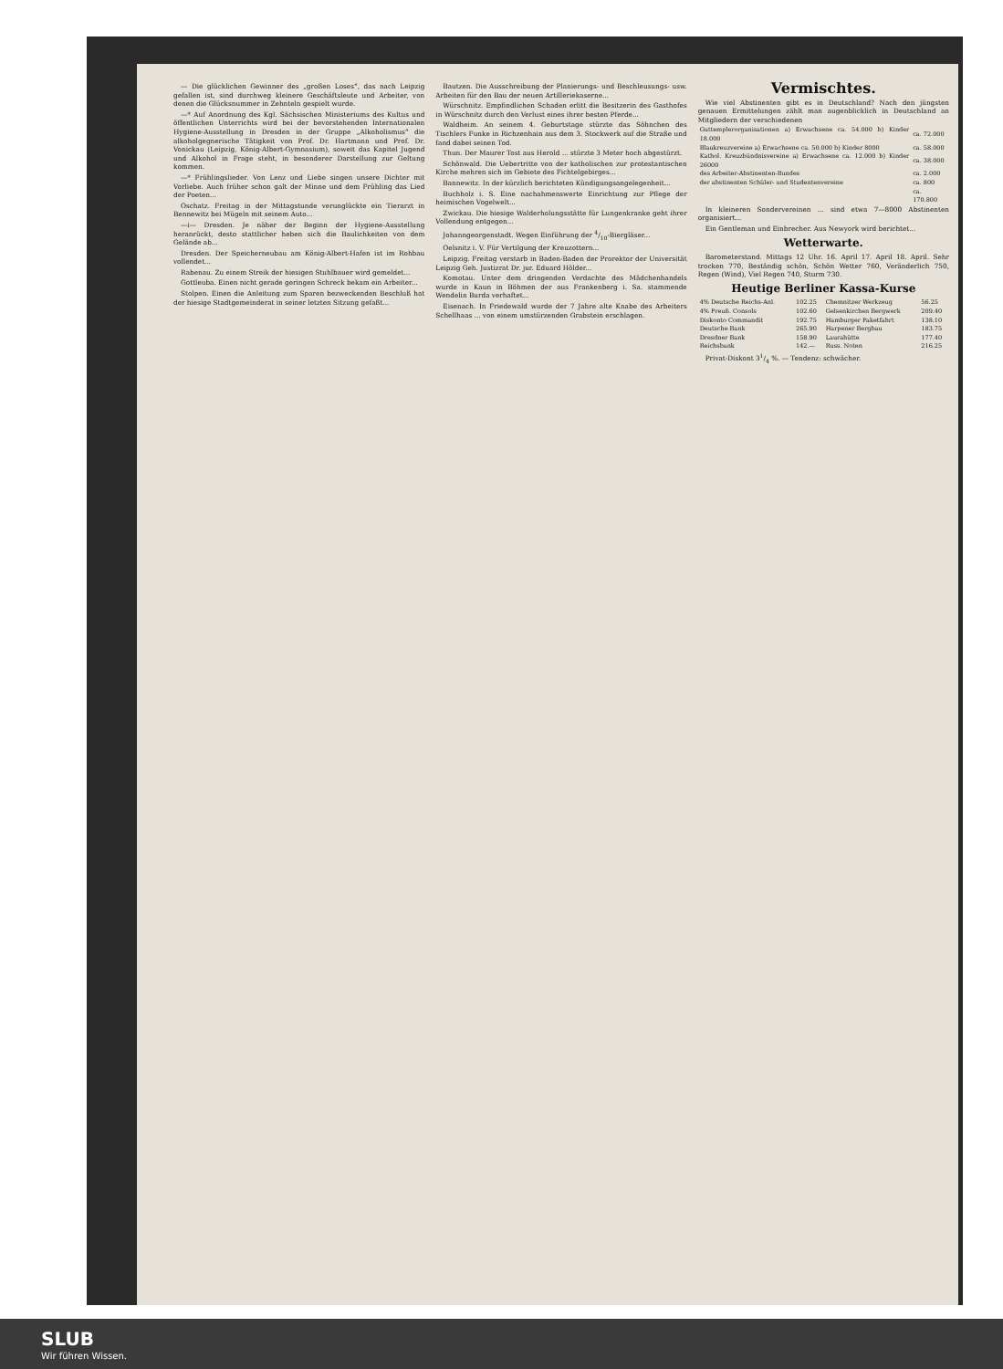— Die glücklichen Gewinner des „großen Loses“, das nach Leipzig gefallen ist, sind durchweg kleinere Geschäftsleute und Arbeiter, von denen die Glücksnummer in Zehnteln gespielt wurde.
—* Auf Anordnung des Kgl. Sächsischen Ministeriums des Kultus und öffentlichen Unterrichts wird bei der bevorstehenden Internationalen Hygiene-Ausstellung in Dresden in der Gruppe „Alkoholismus“ die alkoholgegnerische Tätigkeit von Prof. Dr. Hartmann und Prof. Dr. Vonickau (Leipzig, König-Albert-Gymnasium), soweit das Kapitel Jugend und Alkohol in Frage steht, in besonderer Darstellung zur Geltung kommen.
—* Frühlingslieder. Von Lenz und Liebe singen unsere Dichter mit Vorliebe. Auch früher schon galt der Minne und dem Frühling das Lied der Poeten...
Oschatz. Freitag in der Mittagstunde verunglückte ein Tierarzt in Bennewitz bei Mügeln mit seinem Auto...
—i— Dresden. Je näher der Beginn der Hygiene-Ausstellung heranrückt, desto stattlicher heben sich die Baulichkeiten von dem Gelände ab...
Dresden. Der Speicherneubau am König-Albert-Hafen ist im Rohbau vollendet...
Rabenau. Zu einem Streik der hiesigen Stuhlbauer wird gemeldet...
Gottleuba. Einen nicht gerade geringen Schreck bekam ein Arbeiter...
Stolpen. Einen die Anleitung zum Sparen bezweckenden Beschluß hat der hiesige Stadtgemeinderat in seiner letzten Sitzung gefaßt...
Bautzen. Die Ausschreibung der Planierungs- und Beschleusungs- usw. Arbeiten für den Bau der neuen Artilleriekaserne...
Würschnitz. Empfindlichen Schaden erlitt die Besitzerin des Gasthofes in Würschnitz durch den Verlust eines ihrer besten Pferde...
Waldheim. An seinem 4. Geburtstage stürzte das Söhnchen des Tischlers Funke in Richzenhain aus dem 3. Stockwerk auf die Straße und fand dabei seinen Tod.
Thun. Der Maurer Tost aus Herold ... stürzte 3 Meter hoch abgestürzt.
Schönwald. Die Uebertritte von der katholischen zur protestantischen Kirche mehren sich im Gebiete des Fichtelgebirges...
Bannewitz. In der kürzlich berichteten Kündigungsangelegenheit...
Buchholz i. S. Eine nachahmenswerte Einrichtung zur Pflege der heimischen Vogelwelt...
Zwickau. Die hiesige Walderholungsstätte für Lungenkranke geht ihrer Vollendung entgegen...
Johanngeorgenstadt. Wegen Einführung der 4/10-Biergläser...
Oelsnitz i. V. Für Vertilgung der Kreuzottern...
Leipzig. Freitag verstarb in Baden-Baden der Prorektor der Universität Leipzig Geh. Justizrat Dr. jur. Eduard Hölder...
Komotau. Unter dem dringenden Verdachte des Mädchenhandels wurde in Kaun in Böhmen der aus Frankenberg i. Sa. stammende Wendelin Burda verhaftet...
Eisenach. In Friedewald wurde der 7 Jahre alte Knabe des Arbeiters Schellhaas ... von einem umstürzenden Grabstein erschlagen.
Vermischtes.
Wie viel Abstinenten gibt es in Deutschland? Nach den jüngsten genauen Ermittelungen zählt man augenblicklich in Deutschland an Mitgliedern der verschiedenen
| Guttemplerorganisationen a) Erwachsene ca. 54.000 b) Kinder 18.000 | ca. 72.000 |
| Blaukreuzvereine a) Erwachsene ca. 50.000 b) Kinder 8000 | ca. 58.000 |
| Kathol. Kreuzbündnisvereine a) Erwachsene ca. 12.000 b) Kinder 26000 | ca. 38.000 |
| des Arbeiter-Abstinenten-Bundes | ca. 2.000 |
| der abstinenten Schüler- und Studentenvereine | ca. 800 |
| | ca. 170.800 |
In kleineren Sondervereinen ... sind etwa 7—8000 Abstinenten organisiert...
Ein Gentleman und Einbrecher. Aus Newyork wird berichtet...
Wetterwarte.
Barometerstand. Mittags 12 Uhr. 16. April 17. April 18. April. Sehr trocken 770, Beständig schön, Schön Wetter 760, Veränderlich 750, Regen (Wind), Viel Regen 740, Sturm 730.
Heutige Berliner Kassa-Kurse
| 4% Deutsche Reichs-Anl. | 102.25 | Chemnitzer Werkzeug | 56.25 |
| 4% Preuß. Consols | 102.60 | Gelsenkirchen Bergwerk | 209.40 |
| Diskonto Commandit | 192.75 | Hamburger Paketfahrt | 138.10 |
| Deutsche Bank | 265.90 | Harpener Bergbau | 183.75 |
| Dresdner Bank | 158.90 | Laurahütte | 177.40 |
| Reichsbank | 142.— | Russ. Noten | 216.25 |
Privat-Diskont 31/4 %. — Tendenz: schwächer.
SLUB
Wir führen Wissen.